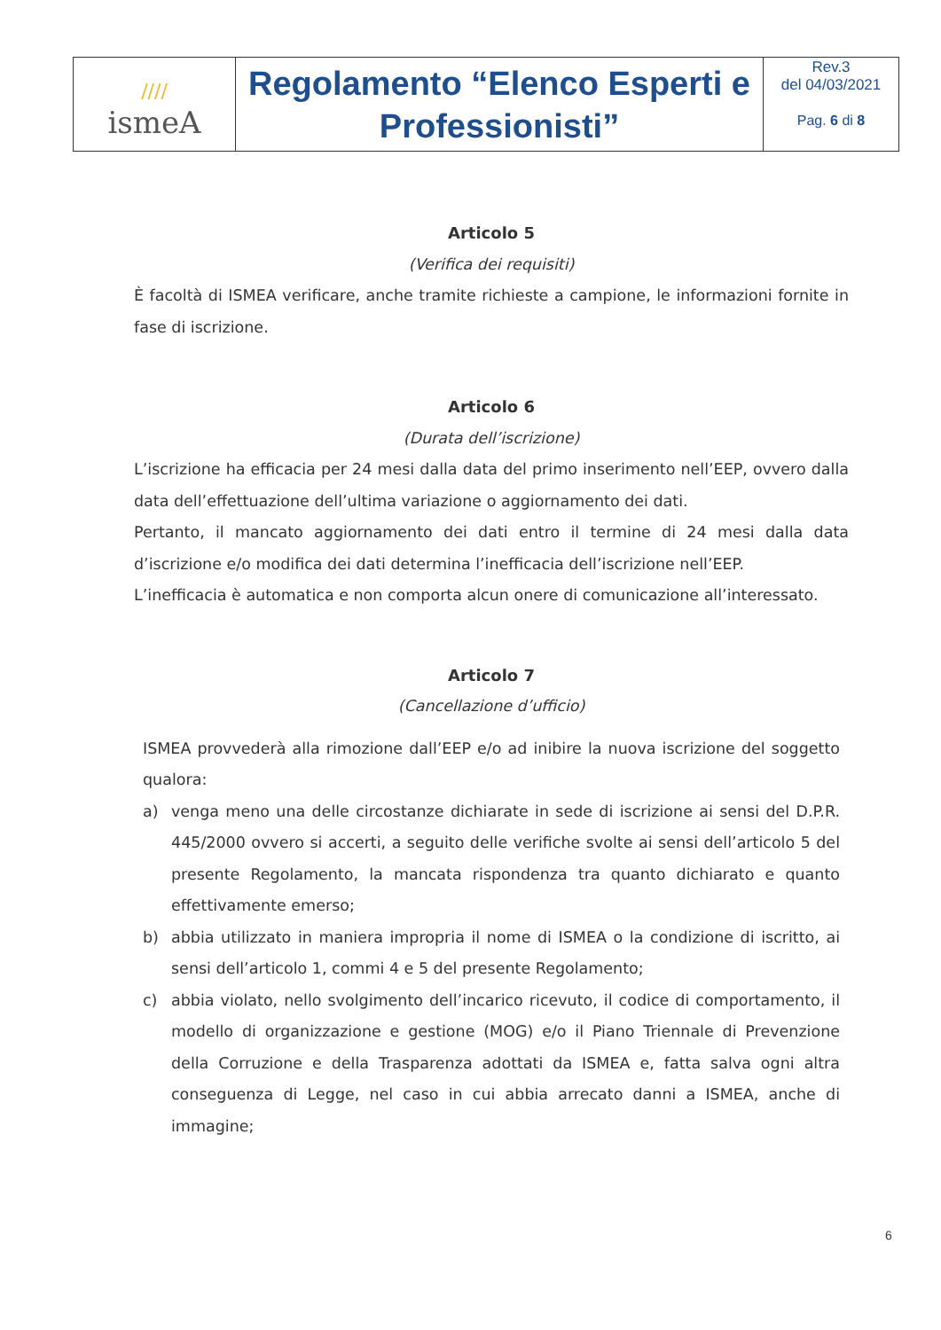| //// ismeA | Regolamento “Elenco Esperti e Professionisti” | Rev.3 del 04/03/2021 Pag. 6 di 8 |
Articolo 5
(Verifica dei requisiti)
È facoltà di ISMEA verificare, anche tramite richieste a campione, le informazioni fornite in fase di iscrizione.
Articolo 6
(Durata dell’iscrizione)
L’iscrizione ha efficacia per 24 mesi dalla data del primo inserimento nell’EEP, ovvero dalla data dell’effettuazione dell’ultima variazione o aggiornamento dei dati.
Pertanto, il mancato aggiornamento dei dati entro il termine di 24 mesi dalla data d’iscrizione e/o modifica dei dati determina l’inefficacia dell’iscrizione nell’EEP.
L’inefficacia è automatica e non comporta alcun onere di comunicazione all’interessato.
Articolo 7
(Cancellazione d’ufficio)
ISMEA provvederà alla rimozione dall’EEP e/o ad inibire la nuova iscrizione del soggetto qualora:
a) venga meno una delle circostanze dichiarate in sede di iscrizione ai sensi del D.P.R. 445/2000 ovvero si accerti, a seguito delle verifiche svolte ai sensi dell’articolo 5 del presente Regolamento, la mancata rispondenza tra quanto dichiarato e quanto effettivamente emerso;
b) abbia utilizzato in maniera impropria il nome di ISMEA o la condizione di iscritto, ai sensi dell’articolo 1, commi 4 e 5 del presente Regolamento;
c) abbia violato, nello svolgimento dell’incarico ricevuto, il codice di comportamento, il modello di organizzazione e gestione (MOG) e/o il Piano Triennale di Prevenzione della Corruzione e della Trasparenza adottati da ISMEA e, fatta salva ogni altra conseguenza di Legge, nel caso in cui abbia arrecato danni a ISMEA, anche di immagine;
6